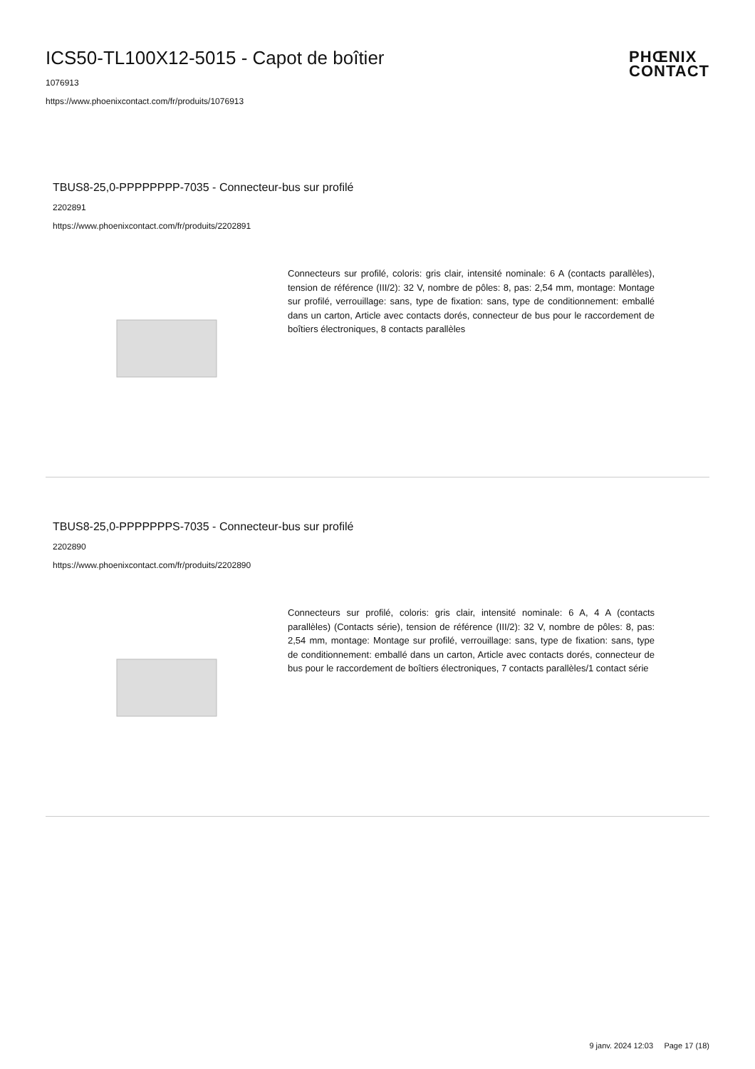PHŒNIX
CONTACT
ICS50-TL100X12-5015 - Capot de boîtier
1076913
https://www.phoenixcontact.com/fr/produits/1076913
TBUS8-25,0-PPPPPPPP-7035 - Connecteur-bus sur profilé
2202891
https://www.phoenixcontact.com/fr/produits/2202891
Connecteurs sur profilé, coloris: gris clair, intensité nominale: 6 A (contacts parallèles), tension de référence (III/2): 32 V, nombre de pôles: 8, pas: 2,54 mm, montage: Montage sur profilé, verrouillage: sans, type de fixation: sans, type de conditionnement: emballé dans un carton, Article avec contacts dorés, connecteur de bus pour le raccordement de boîtiers électroniques, 8 contacts parallèles
TBUS8-25,0-PPPPPPPS-7035 - Connecteur-bus sur profilé
2202890
https://www.phoenixcontact.com/fr/produits/2202890
Connecteurs sur profilé, coloris: gris clair, intensité nominale: 6 A, 4 A (contacts parallèles) (Contacts série), tension de référence (III/2): 32 V, nombre de pôles: 8, pas: 2,54 mm, montage: Montage sur profilé, verrouillage: sans, type de fixation: sans, type de conditionnement: emballé dans un carton, Article avec contacts dorés, connecteur de bus pour le raccordement de boîtiers électroniques, 7 contacts parallèles/1 contact série
9 janv. 2024 12:03 Page 17 (18)